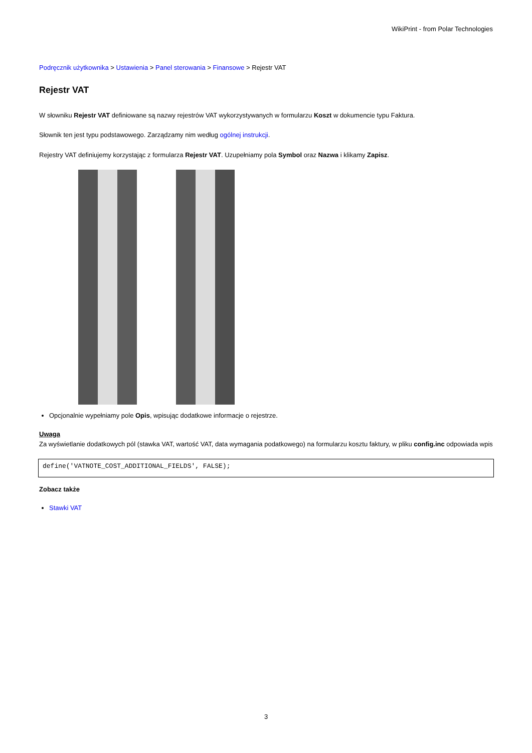WikiPrint - from Polar Technologies
Podręcznik użytkownika > Ustawienia > Panel sterowania > Finansowe > Rejestr VAT
Rejestr VAT
W słowniku Rejestr VAT definiowane są nazwy rejestrów VAT wykorzystywanych w formularzu Koszt w dokumencie typu Faktura.
Słownik ten jest typu podstawowego. Zarządzamy nim według ogólnej instrukcji.
Rejestry VAT definiujemy korzystając z formularza Rejestr VAT. Uzupełniamy pola Symbol oraz Nazwa i klikamy Zapisz.
Opcjonalnie wypełniamy pole Opis, wpisując dodatkowe informacje o rejestrze.
Uwaga
Za wyświetlanie dodatkowych pól (stawka VAT, wartość VAT, data wymagania podatkowego) na formularzu kosztu faktury, w pliku config.inc odpowiada wpis
define('VATNOTE_COST_ADDITIONAL_FIELDS', FALSE);
Zobacz także
Stawki VAT
3